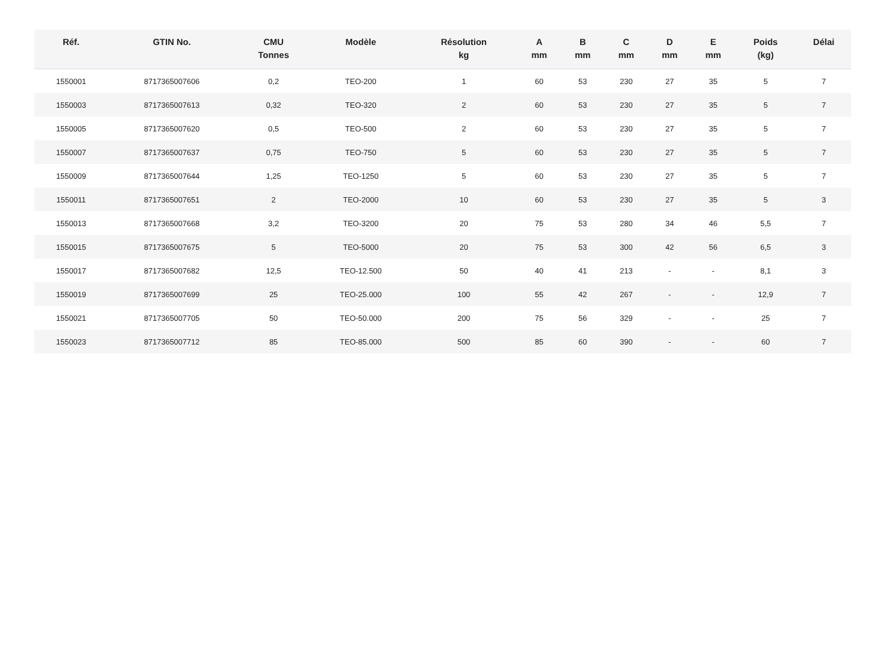| Réf. | GTIN No. | CMU Tonnes | Modèle | Résolution kg | A mm | B mm | C mm | D mm | E mm | Poids (kg) | Délai |
| --- | --- | --- | --- | --- | --- | --- | --- | --- | --- | --- | --- |
| 1550001 | 8717365007606 | 0,2 | TEO-200 | 1 | 60 | 53 | 230 | 27 | 35 | 5 | 7 |
| 1550003 | 8717365007613 | 0,32 | TEO-320 | 2 | 60 | 53 | 230 | 27 | 35 | 5 | 7 |
| 1550005 | 8717365007620 | 0,5 | TEO-500 | 2 | 60 | 53 | 230 | 27 | 35 | 5 | 7 |
| 1550007 | 8717365007637 | 0,75 | TEO-750 | 5 | 60 | 53 | 230 | 27 | 35 | 5 | 7 |
| 1550009 | 8717365007644 | 1,25 | TEO-1250 | 5 | 60 | 53 | 230 | 27 | 35 | 5 | 7 |
| 1550011 | 8717365007651 | 2 | TEO-2000 | 10 | 60 | 53 | 230 | 27 | 35 | 5 | 3 |
| 1550013 | 8717365007668 | 3,2 | TEO-3200 | 20 | 75 | 53 | 280 | 34 | 46 | 5,5 | 7 |
| 1550015 | 8717365007675 | 5 | TEO-5000 | 20 | 75 | 53 | 300 | 42 | 56 | 6,5 | 3 |
| 1550017 | 8717365007682 | 12,5 | TEO-12.500 | 50 | 40 | 41 | 213 | - | - | 8,1 | 3 |
| 1550019 | 8717365007699 | 25 | TEO-25.000 | 100 | 55 | 42 | 267 | - | - | 12,9 | 7 |
| 1550021 | 8717365007705 | 50 | TEO-50.000 | 200 | 75 | 56 | 329 | - | - | 25 | 7 |
| 1550023 | 8717365007712 | 85 | TEO-85.000 | 500 | 85 | 60 | 390 | - | - | 60 | 7 |